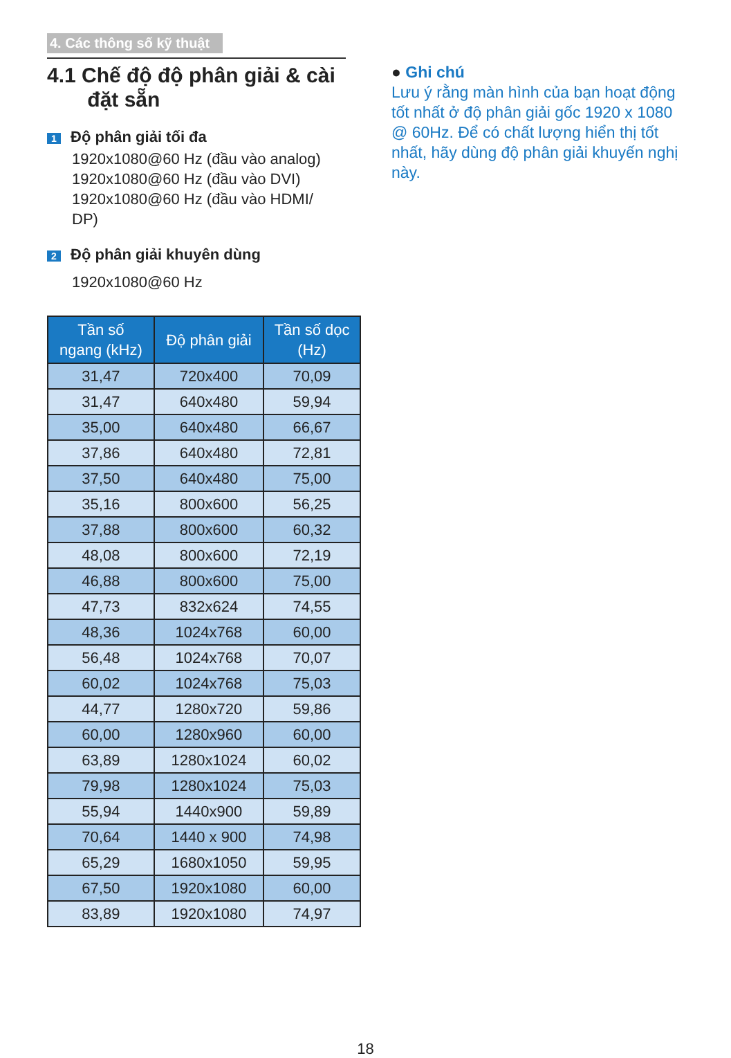4. Các thông số kỹ thuật
4.1 Chế độ độ phân giải & cài
đặt sẵn
1 Độ phân giải tối đa
1920x1080@60 Hz (đầu vào analog)
1920x1080@60 Hz (đầu vào DVI)
1920x1080@60 Hz (đầu vào HDMI/
DP)
2 Độ phân giải khuyên dùng
1920x1080@60 Hz
| Tần số ngang (kHz) | Độ phân giải | Tần số dọc (Hz) |
| --- | --- | --- |
| 31,47 | 720x400 | 70,09 |
| 31,47 | 640x480 | 59,94 |
| 35,00 | 640x480 | 66,67 |
| 37,86 | 640x480 | 72,81 |
| 37,50 | 640x480 | 75,00 |
| 35,16 | 800x600 | 56,25 |
| 37,88 | 800x600 | 60,32 |
| 48,08 | 800x600 | 72,19 |
| 46,88 | 800x600 | 75,00 |
| 47,73 | 832x624 | 74,55 |
| 48,36 | 1024x768 | 60,00 |
| 56,48 | 1024x768 | 70,07 |
| 60,02 | 1024x768 | 75,03 |
| 44,77 | 1280x720 | 59,86 |
| 60,00 | 1280x960 | 60,00 |
| 63,89 | 1280x1024 | 60,02 |
| 79,98 | 1280x1024 | 75,03 |
| 55,94 | 1440x900 | 59,89 |
| 70,64 | 1440 x 900 | 74,98 |
| 65,29 | 1680x1050 | 59,95 |
| 67,50 | 1920x1080 | 60,00 |
| 83,89 | 1920x1080 | 74,97 |
● Ghi chú
Lưu ý rằng màn hình của bạn hoạt động tốt nhất ở độ phân giải gốc 1920 x 1080 @ 60Hz. Để có chất lượng hiển thị tốt nhất, hãy dùng độ phân giải khuyến nghị này.
18